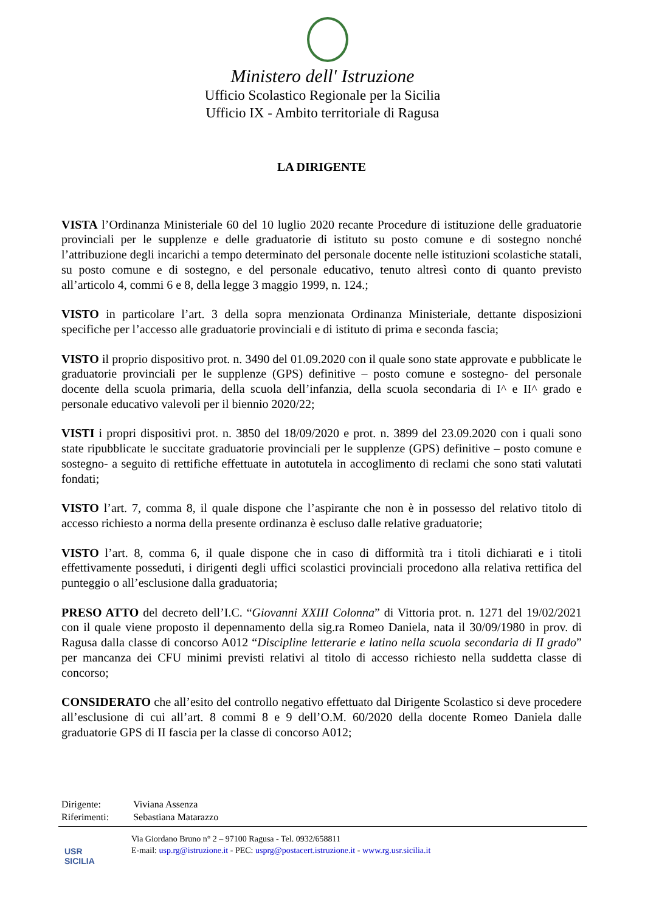Ministero dell' Istruzione
Ufficio Scolastico Regionale per la Sicilia
Ufficio IX - Ambito territoriale di Ragusa
LA DIRIGENTE
VISTA l’Ordinanza Ministeriale 60 del 10 luglio 2020 recante Procedure di istituzione delle graduatorie provinciali per le supplenze e delle graduatorie di istituto su posto comune e di sostegno nonché l’attribuzione degli incarichi a tempo determinato del personale docente nelle istituzioni scolastiche statali, su posto comune e di sostegno, e del personale educativo, tenuto altresì conto di quanto previsto all’articolo 4, commi 6 e 8, della legge 3 maggio 1999, n. 124.;
VISTO in particolare l’art. 3 della sopra menzionata Ordinanza Ministeriale, dettante disposizioni specifiche per l’accesso alle graduatorie provinciali e di istituto di prima e seconda fascia;
VISTO il proprio dispositivo prot. n. 3490 del 01.09.2020 con il quale sono state approvate e pubblicate le graduatorie provinciali per le supplenze (GPS) definitive – posto comune e sostegno- del personale docente della scuola primaria, della scuola dell’infanzia, della scuola secondaria di I^ e II^ grado e personale educativo valevoli per il biennio 2020/22;
VISTI i propri dispositivi prot. n. 3850 del 18/09/2020 e prot. n. 3899 del 23.09.2020 con i quali sono state ripubblicate le succitate graduatorie provinciali per le supplenze (GPS) definitive – posto comune e sostegno- a seguito di rettifiche effettuate in autotutela in accoglimento di reclami che sono stati valutati fondati;
VISTO l’art. 7, comma 8, il quale dispone che l’aspirante che non è in possesso del relativo titolo di accesso richiesto a norma della presente ordinanza è escluso dalle relative graduatorie;
VISTO l’art. 8, comma 6, il quale dispone che in caso di difformità tra i titoli dichiarati e i titoli effettivamente posseduti, i dirigenti degli uffici scolastici provinciali procedono alla relativa rettifica del punteggio o all’esclusione dalla graduatoria;
PRESO ATTO del decreto dell’I.C. “Giovanni XXIII Colonna” di Vittoria prot. n. 1271 del 19/02/2021 con il quale viene proposto il depennamento della sig.ra Romeo Daniela, nata il 30/09/1980 in prov. di Ragusa dalla classe di concorso A012 “Discipline letterarie e latino nella scuola secondaria di II grado” per mancanza dei CFU minimi previsti relativi al titolo di accesso richiesto nella suddetta classe di concorso;
CONSIDERATO che all’esito del controllo negativo effettuato dal Dirigente Scolastico si deve procedere all’esclusione di cui all’art. 8 commi 8 e 9 dell’O.M. 60/2020 della docente Romeo Daniela dalle graduatorie GPS di II fascia per la classe di concorso A012;
| Dirigente: | Viviana Assenza |
| Riferimenti: | Sebastiana Matarazzo |
USR
SICILIA
Via Giordano Bruno n° 2 – 97100 Ragusa - Tel. 0932/658811
E-mail: usp.rg@istruzione.it - PEC: usprg@postacert.istruzione.it - www.rg.usr.sicilia.it